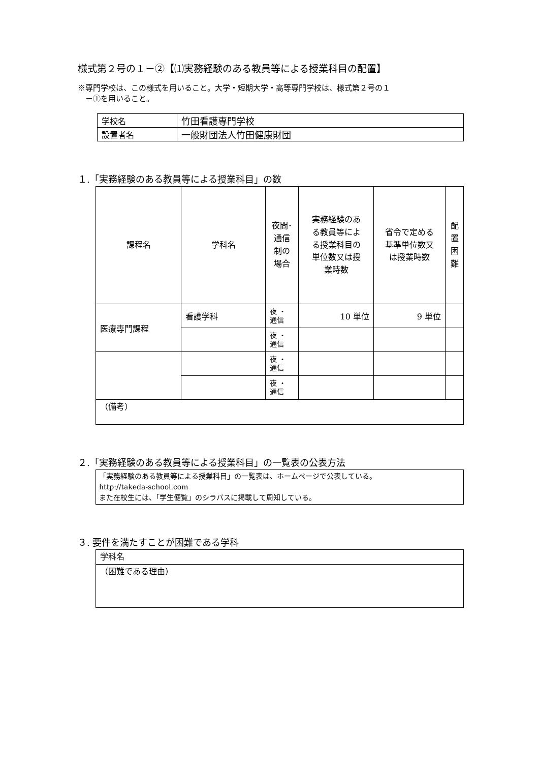様式第２号の１－②【⑴実務経験のある教員等による授業科目の配置】
※専門学校は、この様式を用いること。大学・短期大学・高等専門学校は、様式第２号の１
　－①を用いること。
| 学校名 | 竹田看護専門学校 |
| 設置者名 | 一般財団法人竹田健康財団 |
１.「実務経験のある教員等による授業科目」の数
| 課程名 | 学科名 | 夜間･ 通信 制の 場合 | 実務経験のあ る教員等によ る授業科目の 単位数又は授 業時数 | 省令で定める 基準単位数又 は授業時数 | 配 置 困 難 |
| --- | --- | --- | --- | --- | --- |
| 医療専門課程 | 看護学科 | 夜 ・ 通信 | 10 単位 | 9 単位 | |
| | | 夜 ・ 通信 | | | |
| | | 夜 ・ 通信 | | | |
| | | 夜 ・ 通信 | | | |
| （備考） | | | | | |
２.「実務経験のある教員等による授業科目」の一覧表の公表方法
| 「実務経験のある教員等による授業科目」の一覧表は、ホームページで公表している。 http://takeda-school.com また在校生には、「学生便覧」のシラバスに掲載して周知している。 |
３. 要件を満たすことが困難である学科
| 学科名 |
| （困難である理由） |